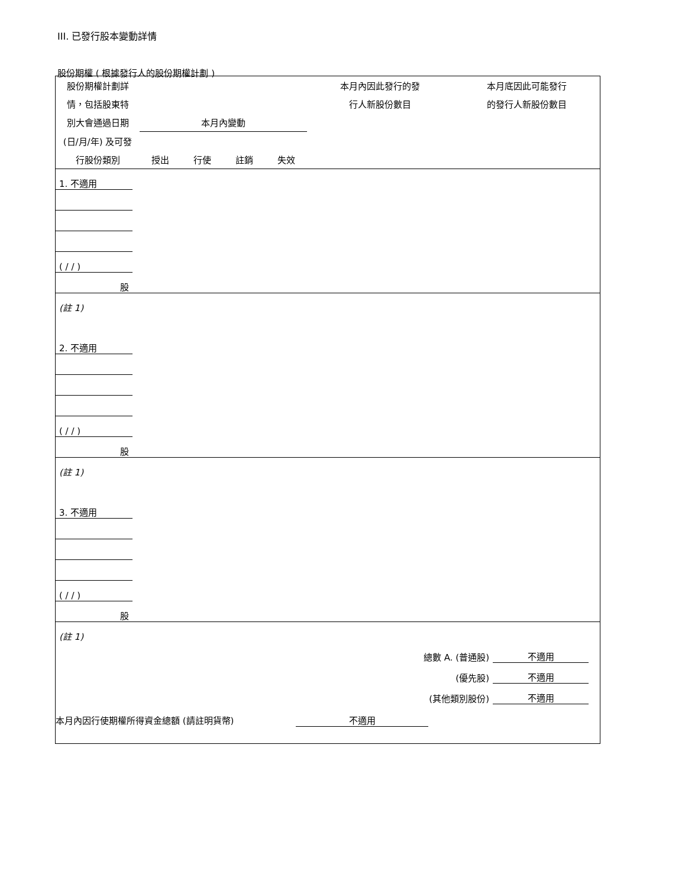III. 已發行股本變動詳情
股份期權 ( 根據發行人的股份期權計劃 )
| 股份期權計劃詳 | | | | | 本月內因此發行的發 | 本月底因此可能發行 |
| 情，包括股東特 | | | | | 行人新股份數目 | 的發行人新股份數目 |
| 別大會通過日期 | 本月內變動 | | | | | |
| (日/月/年) 及可發 | | | | | | |
| 行股份類別 | 授出 | 行使 | 註銷 | 失效 | | |
| 1. 不適用 | | | | | | |
| ( / / ) | | | | | | |
| 股 | | | | | | |
| (註 1) | | | | | | |
| 2. 不適用 | | | | | | |
| ( / / ) | | | | | | |
| 股 | | | | | | |
| (註 1) | | | | | | |
| 3. 不適用 | | | | | | |
| ( / / ) | | | | | | |
| 股 | | | | | | |
| (註 1) | | | | | | |
| 總數 A. (普通股) | | | | | 不適用 | |
| (優先股) | | | | | 不適用 | |
| (其他類別股份) | | | | | 不適用 | |
本月內因行使期權所得資金總額 (請註明貨幣) 不適用